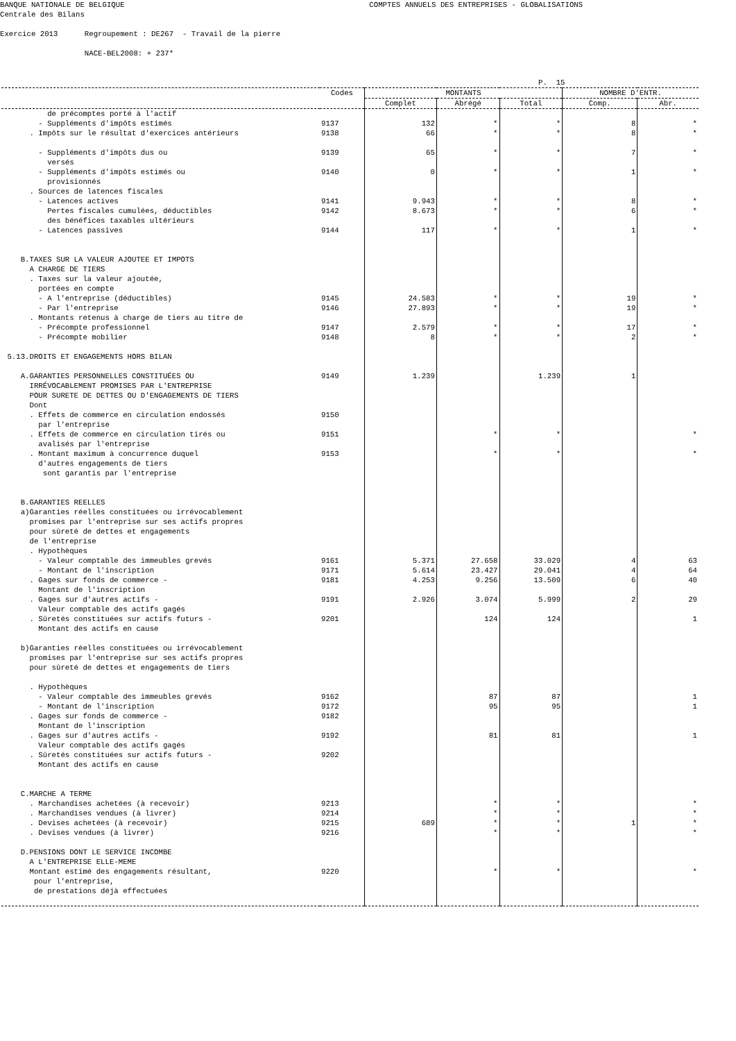BANQUE NATIONALE DE BELGIQUE COMPTES ANNUELS DES ENTREPRISES - GLOBALISATIONS Centrale des Bilans Exercice 2013 Regroupement : DE267 - Travail de la pierre NACE-BEL2008: + 237* P. 15
| | Codes | MONTANTS | | | NOMBRE D'ENTR. | |
| --- | --- | --- | --- | --- | --- | --- |
| | | Complet | Abrégé | Total | Comp. | Abr. |
| de précomptes porté à l'actif | | | | | | |
| - Suppléments d'impôts estimés | 9137 | 132 | * | * | 8 | * |
| . Impôts sur le résultat d'exercices antérieurs | 9138 | 66 | * | * | 8 | * |
| - Suppléments d'impôts dus ou versés | 9139 | 65 | * | * | 7 | * |
| - Suppléments d'impôts estimés ou provisionnés | 9140 | 0 | * | * | 1 | * |
| . Sources de latences fiscales | | | | | | |
| - Latences actives | 9141 | 9.943 | * | * | 8 | * |
| Pertes fiscales cumulées, déductibles des bénéfices taxables ultérieurs | 9142 | 8.673 | * | * | 6 | * |
| - Latences passives | 9144 | 117 | * | * | 1 | * |
| B.TAXES SUR LA VALEUR AJOUTEE ET IMPOTS A CHARGE DE TIERS . Taxes sur la valeur ajoutée, portées en compte | | | | | | |
| - A l'entreprise (déductibles) | 9145 | 24.583 | * | * | 19 | * |
| - Par l'entreprise | 9146 | 27.893 | * | * | 19 | * |
| . Montants retenus à charge de tiers au titre de | | | | | | |
| - Précompte professionnel | 9147 | 2.579 | * | * | 17 | * |
| - Précompte mobilier | 9148 | 8 | * | * | 2 | * |
| 5.13.DROITS ET ENGAGEMENTS HORS BILAN | | | | | | |
| A.GARANTIES PERSONNELLES CONSTITUÉES OU IRRÉVOCABLEMENT PROMISES PAR L'ENTREPRISE POUR SURETE DE DETTES OU D'ENGAGEMENTS DE TIERS Dont | 9149 | 1.239 | | 1.239 | 1 | |
| . Effets de commerce en circulation endossés par l'entreprise | 9150 | | | | | |
| . Effets de commerce en circulation tirés ou avalisés par l'entreprise | 9151 | | * | * | | * |
| . Montant maximum à concurrence duquel d'autres engagements de tiers sont garantis par l'entreprise | 9153 | | * | * | | * |
| B.GARANTIES REELLES a)Garanties réelles constituées ou irrévocablement promises par l'entreprise sur ses actifs propres pour sûreté de dettes et engagements de l'entreprise . Hypothèques | | | | | | |
| - Valeur comptable des immeubles grevés | 9161 | 5.371 | 27.658 | 33.029 | 4 | 63 |
| - Montant de l'inscription | 9171 | 5.614 | 23.427 | 29.041 | 4 | 64 |
| . Gages sur fonds de commerce - Montant de l'inscription | 9181 | 4.253 | 9.256 | 13.509 | 6 | 40 |
| . Gages sur d'autres actifs - Valeur comptable des actifs gagés | 9191 | 2.926 | 3.074 | 5.999 | 2 | 29 |
| . Sûretés constituées sur actifs futurs - Montant des actifs en cause | 9201 | | 124 | 124 | | 1 |
| b)Garanties réelles constituées ou irrévocablement promises par l'entreprise sur ses actifs propres pour sûreté de dettes et engagements de tiers . Hypothèques | | | | | | |
| - Valeur comptable des immeubles grevés | 9162 | | 87 | 87 | | 1 |
| - Montant de l'inscription | 9172 | | 95 | 95 | | 1 |
| . Gages sur fonds de commerce - Montant de l'inscription | 9182 | | | | | |
| . Gages sur d'autres actifs - Valeur comptable des actifs gagés | 9192 | | 81 | 81 | | 1 |
| . Sûretés constituées sur actifs futurs - Montant des actifs en cause C.MARCHE A TERME | 9202 | | | | | |
| . Marchandises achetées (à recevoir) | 9213 | | * | * | | * |
| . Marchandises vendues (à livrer) | 9214 | | * | * | | * |
| . Devises achetées (à recevoir) | 9215 | 689 | * | * | 1 | * |
| . Devises vendues (à livrer) | 9216 | | * | * | | * |
| D.PENSIONS DONT LE SERVICE INCOMBE A L'ENTREPRISE ELLE-MEME | | | | | | |
| Montant estimé des engagements résultant, pour l'entreprise, de prestations déjà effectuées | 9220 | | * | * | | * |